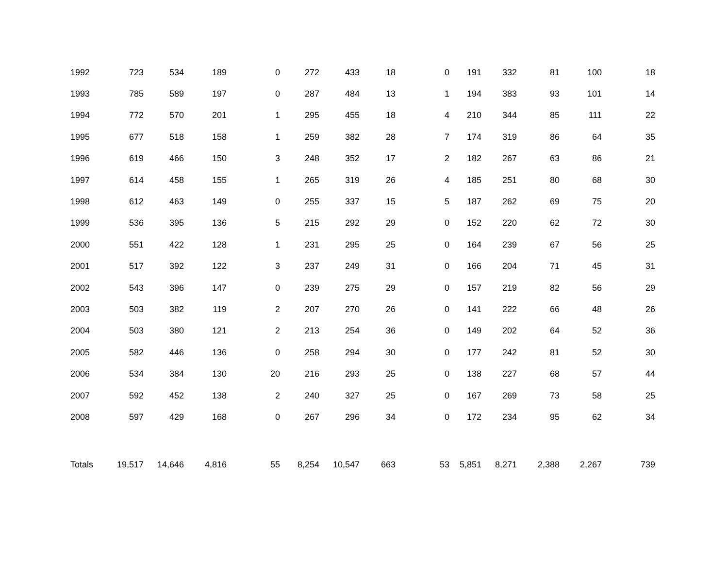| 1992 | 723 | 534 | 189 | 0 | 272 | 433 | 18 | 0 | 191 | 332 | 81 | 100 | 18 |
| 1993 | 785 | 589 | 197 | 0 | 287 | 484 | 13 | 1 | 194 | 383 | 93 | 101 | 14 |
| 1994 | 772 | 570 | 201 | 1 | 295 | 455 | 18 | 4 | 210 | 344 | 85 | 111 | 22 |
| 1995 | 677 | 518 | 158 | 1 | 259 | 382 | 28 | 7 | 174 | 319 | 86 | 64 | 35 |
| 1996 | 619 | 466 | 150 | 3 | 248 | 352 | 17 | 2 | 182 | 267 | 63 | 86 | 21 |
| 1997 | 614 | 458 | 155 | 1 | 265 | 319 | 26 | 4 | 185 | 251 | 80 | 68 | 30 |
| 1998 | 612 | 463 | 149 | 0 | 255 | 337 | 15 | 5 | 187 | 262 | 69 | 75 | 20 |
| 1999 | 536 | 395 | 136 | 5 | 215 | 292 | 29 | 0 | 152 | 220 | 62 | 72 | 30 |
| 2000 | 551 | 422 | 128 | 1 | 231 | 295 | 25 | 0 | 164 | 239 | 67 | 56 | 25 |
| 2001 | 517 | 392 | 122 | 3 | 237 | 249 | 31 | 0 | 166 | 204 | 71 | 45 | 31 |
| 2002 | 543 | 396 | 147 | 0 | 239 | 275 | 29 | 0 | 157 | 219 | 82 | 56 | 29 |
| 2003 | 503 | 382 | 119 | 2 | 207 | 270 | 26 | 0 | 141 | 222 | 66 | 48 | 26 |
| 2004 | 503 | 380 | 121 | 2 | 213 | 254 | 36 | 0 | 149 | 202 | 64 | 52 | 36 |
| 2005 | 582 | 446 | 136 | 0 | 258 | 294 | 30 | 0 | 177 | 242 | 81 | 52 | 30 |
| 2006 | 534 | 384 | 130 | 20 | 216 | 293 | 25 | 0 | 138 | 227 | 68 | 57 | 44 |
| 2007 | 592 | 452 | 138 | 2 | 240 | 327 | 25 | 0 | 167 | 269 | 73 | 58 | 25 |
| 2008 | 597 | 429 | 168 | 0 | 267 | 296 | 34 | 0 | 172 | 234 | 95 | 62 | 34 |
| Totals | 19,517 | 14,646 | 4,816 | 55 | 8,254 | 10,547 | 663 | 53 | 5,851 | 8,271 | 2,388 | 2,267 | 739 |